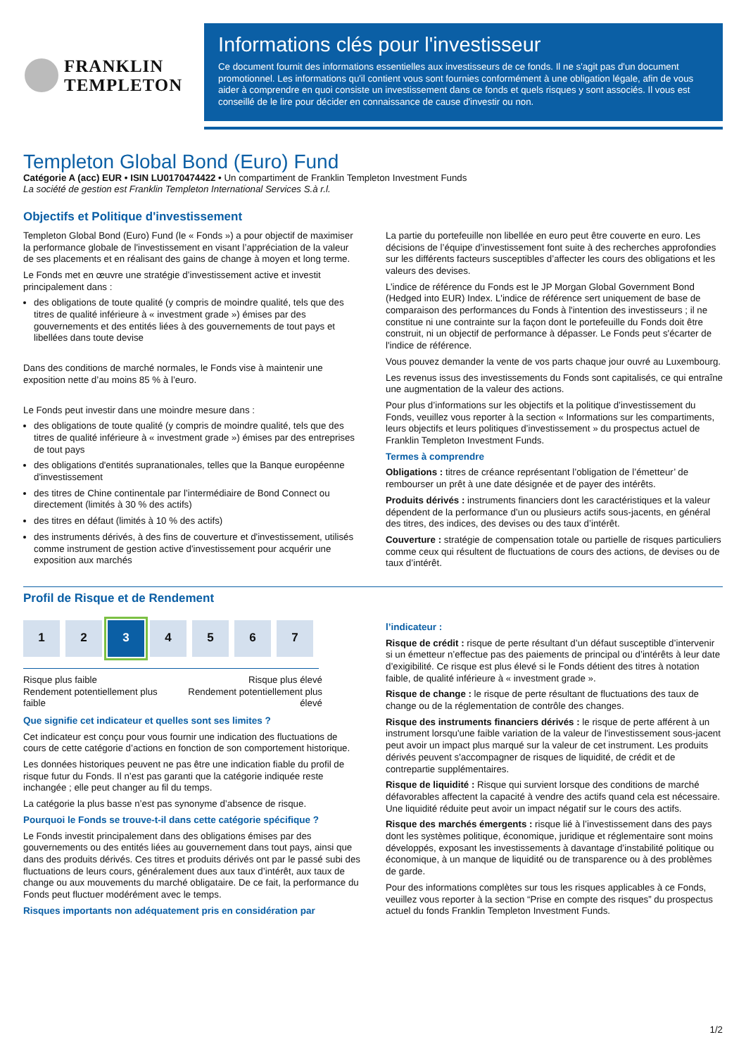FRANKLIN
TEMPLETON
Informations clés pour l'investisseur
Ce document fournit des informations essentielles aux investisseurs de ce fonds. Il ne s'agit pas d'un document promotionnel. Les informations qu'il contient vous sont fournies conformément à une obligation légale, afin de vous aider à comprendre en quoi consiste un investissement dans ce fonds et quels risques y sont associés. Il vous est conseillé de le lire pour décider en connaissance de cause d'investir ou non.
Templeton Global Bond (Euro) Fund
Catégorie A (acc) EUR • ISIN LU0170474422 • Un compartiment de Franklin Templeton Investment Funds
La société de gestion est Franklin Templeton International Services S.à r.l.
Objectifs et Politique d'investissement
Templeton Global Bond (Euro) Fund (le « Fonds ») a pour objectif de maximiser la performance globale de l'investissement en visant l’appréciation de la valeur de ses placements et en réalisant des gains de change à moyen et long terme.
Le Fonds met en œuvre une stratégie d’investissement active et investit principalement dans :
des obligations de toute qualité (y compris de moindre qualité, tels que des titres de qualité inférieure à « investment grade ») émises par des gouvernements et des entités liées à des gouvernements de tout pays et libellées dans toute devise
Dans des conditions de marché normales, le Fonds vise à maintenir une exposition nette d’au moins 85 % à l’euro.
Le Fonds peut investir dans une moindre mesure dans :
des obligations de toute qualité (y compris de moindre qualité, tels que des titres de qualité inférieure à « investment grade ») émises par des entreprises de tout pays
des obligations d'entités supranationales, telles que la Banque européenne d'investissement
des titres de Chine continentale par l’intermédiaire de Bond Connect ou directement (limités à 30 % des actifs)
des titres en défaut (limités à 10 % des actifs)
des instruments dérivés, à des fins de couverture et d'investissement, utilisés comme instrument de gestion active d'investissement pour acquérir une exposition aux marchés
La partie du portefeuille non libellée en euro peut être couverte en euro. Les décisions de l’équipe d’investissement font suite à des recherches approfondies sur les différents facteurs susceptibles d’affecter les cours des obligations et les valeurs des devises.
L’indice de référence du Fonds est le JP Morgan Global Government Bond (Hedged into EUR) Index. L'indice de référence sert uniquement de base de comparaison des performances du Fonds à l'intention des investisseurs ; il ne constitue ni une contrainte sur la façon dont le portefeuille du Fonds doit être construit, ni un objectif de performance à dépasser. Le Fonds peut s'écarter de l'indice de référence.
Vous pouvez demander la vente de vos parts chaque jour ouvré au Luxembourg.
Les revenus issus des investissements du Fonds sont capitalisés, ce qui entraîne une augmentation de la valeur des actions.
Pour plus d’informations sur les objectifs et la politique d’investissement du Fonds, veuillez vous reporter à la section « Informations sur les compartiments, leurs objectifs et leurs politiques d’investissement » du prospectus actuel de Franklin Templeton Investment Funds.
Termes à comprendre
Obligations : titres de créance représentant l’obligation de l’émetteur’ de rembourser un prêt à une date désignée et de payer des intérêts.
Produits dérivés : instruments financiers dont les caractéristiques et la valeur dépendent de la performance d’un ou plusieurs actifs sous-jacents, en général des titres, des indices, des devises ou des taux d’intérêt.
Couverture : stratégie de compensation totale ou partielle de risques particuliers comme ceux qui résultent de fluctuations de cours des actions, de devises ou de taux d’intérêt.
Profil de Risque et de Rendement
1 2 3 4 5 6 7
Risque plus faible
Rendement potentiellement plus
faible
Risque plus élevé
Rendement potentiellement plus
élevé
Que signifie cet indicateur et quelles sont ses limites ?
Cet indicateur est conçu pour vous fournir une indication des fluctuations de cours de cette catégorie d’actions en fonction de son comportement historique.
Les données historiques peuvent ne pas être une indication fiable du profil de risque futur du Fonds. Il n’est pas garanti que la catégorie indiquée reste inchangée ; elle peut changer au fil du temps.
La catégorie la plus basse n’est pas synonyme d’absence de risque.
Pourquoi le Fonds se trouve-t-il dans cette catégorie spécifique ?
Le Fonds investit principalement dans des obligations émises par des gouvernements ou des entités liées au gouvernement dans tout pays, ainsi que dans des produits dérivés. Ces titres et produits dérivés ont par le passé subi des fluctuations de leurs cours, généralement dues aux taux d’intérêt, aux taux de change ou aux mouvements du marché obligataire. De ce fait, la performance du Fonds peut fluctuer modérément avec le temps.
Risques importants non adéquatement pris en considération par
l’indicateur :
Risque de crédit : risque de perte résultant d’un défaut susceptible d’intervenir si un émetteur n’effectue pas des paiements de principal ou d’intérêts à leur date d’exigibilité. Ce risque est plus élevé si le Fonds détient des titres à notation faible, de qualité inférieure à « investment grade ».
Risque de change : le risque de perte résultant de fluctuations des taux de change ou de la réglementation de contrôle des changes.
Risque des instruments financiers dérivés : le risque de perte afférent à un instrument lorsqu'une faible variation de la valeur de l'investissement sous-jacent peut avoir un impact plus marqué sur la valeur de cet instrument. Les produits dérivés peuvent s'accompagner de risques de liquidité, de crédit et de contrepartie supplémentaires.
Risque de liquidité : Risque qui survient lorsque des conditions de marché défavorables affectent la capacité à vendre des actifs quand cela est nécessaire. Une liquidité réduite peut avoir un impact négatif sur le cours des actifs.
Risque des marchés émergents : risque lié à l’investissement dans des pays dont les systèmes politique, économique, juridique et réglementaire sont moins développés, exposant les investissements à davantage d’instabilité politique ou économique, à un manque de liquidité ou de transparence ou à des problèmes de garde.
Pour des informations complètes sur tous les risques applicables à ce Fonds, veuillez vous reporter à la section “Prise en compte des risques” du prospectus actuel du fonds Franklin Templeton Investment Funds.
1/2